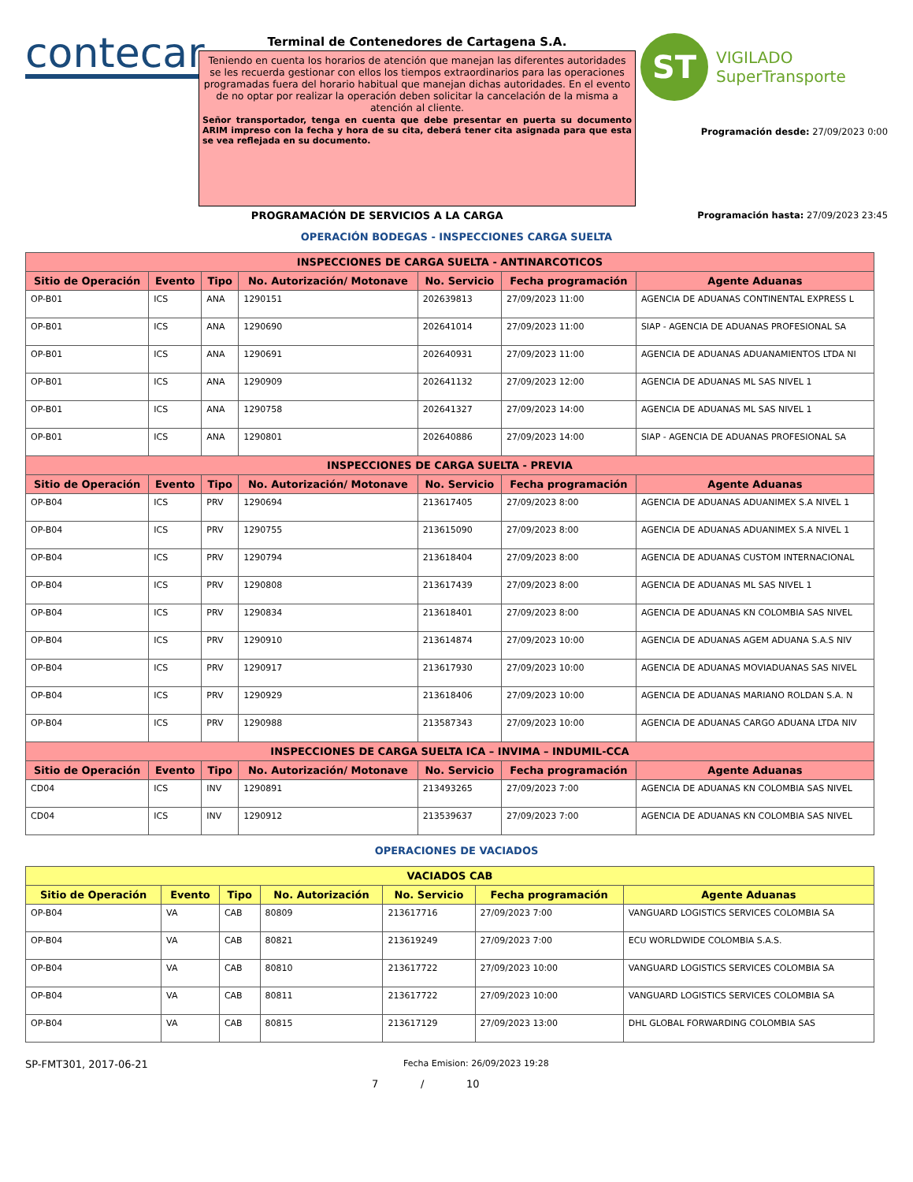contecar
Terminal de Contenedores de Cartagena S.A.
Teniendo en cuenta los horarios de atención que manejan las diferentes autoridades se les recuerda gestionar con ellos los tiempos extraordinarios para las operaciones programadas fuera del horario habitual que manejan dichas autoridades. En el evento de no optar por realizar la operación deben solicitar la cancelación de la misma a atención al cliente.
Señor transportador, tenga en cuenta que debe presentar en puerta su documento ARIM impreso con la fecha y hora de su cita, deberá tener cita asignada para que esta se vea reflejada en su documento.
ST
VIGILADO
SuperTransporte
Programación desde: 27/09/2023 0:00
PROGRAMACIÓN DE SERVICIOS A LA CARGA Programación hasta: 27/09/2023 23:45
OPERACIÓN BODEGAS - INSPECCIONES CARGA SUELTA
| INSPECCIONES DE CARGA SUELTA - ANTINARCOTICOS | | | | | | |
| --- | --- | --- | --- | --- | --- | --- |
| Sitio de Operación | Evento | Tipo | No. Autorización/ Motonave | No. Servicio | Fecha programación | Agente Aduanas |
| OP-B01 | ICS | ANA | 1290151 | 202639813 | 27/09/2023 11:00 | AGENCIA DE ADUANAS CONTINENTAL EXPRESS L |
| OP-B01 | ICS | ANA | 1290690 | 202641014 | 27/09/2023 11:00 | SIAP - AGENCIA DE ADUANAS PROFESIONAL SA |
| OP-B01 | ICS | ANA | 1290691 | 202640931 | 27/09/2023 11:00 | AGENCIA DE ADUANAS ADUANAMIENTOS LTDA NI |
| OP-B01 | ICS | ANA | 1290909 | 202641132 | 27/09/2023 12:00 | AGENCIA DE ADUANAS ML SAS NIVEL 1 |
| OP-B01 | ICS | ANA | 1290758 | 202641327 | 27/09/2023 14:00 | AGENCIA DE ADUANAS ML SAS NIVEL 1 |
| OP-B01 | ICS | ANA | 1290801 | 202640886 | 27/09/2023 14:00 | SIAP - AGENCIA DE ADUANAS PROFESIONAL SA |
| INSPECCIONES DE CARGA SUELTA - PREVIA | | | | | | |
| Sitio de Operación | Evento | Tipo | No. Autorización/ Motonave | No. Servicio | Fecha programación | Agente Aduanas |
| OP-B04 | ICS | PRV | 1290694 | 213617405 | 27/09/2023 8:00 | AGENCIA DE ADUANAS ADUANIMEX S.A NIVEL 1 |
| OP-B04 | ICS | PRV | 1290755 | 213615090 | 27/09/2023 8:00 | AGENCIA DE ADUANAS ADUANIMEX S.A NIVEL 1 |
| OP-B04 | ICS | PRV | 1290794 | 213618404 | 27/09/2023 8:00 | AGENCIA DE ADUANAS CUSTOM INTERNACIONAL |
| OP-B04 | ICS | PRV | 1290808 | 213617439 | 27/09/2023 8:00 | AGENCIA DE ADUANAS ML SAS NIVEL 1 |
| OP-B04 | ICS | PRV | 1290834 | 213618401 | 27/09/2023 8:00 | AGENCIA DE ADUANAS KN COLOMBIA SAS NIVEL |
| OP-B04 | ICS | PRV | 1290910 | 213614874 | 27/09/2023 10:00 | AGENCIA DE ADUANAS AGEM ADUANA S.A.S NIV |
| OP-B04 | ICS | PRV | 1290917 | 213617930 | 27/09/2023 10:00 | AGENCIA DE ADUANAS MOVIADUANAS SAS NIVEL |
| OP-B04 | ICS | PRV | 1290929 | 213618406 | 27/09/2023 10:00 | AGENCIA DE ADUANAS MARIANO ROLDAN S.A. N |
| OP-B04 | ICS | PRV | 1290988 | 213587343 | 27/09/2023 10:00 | AGENCIA DE ADUANAS CARGO ADUANA LTDA NIV |
| INSPECCIONES DE CARGA SUELTA ICA – INVIMA – INDUMIL-CCA | | | | | | |
| Sitio de Operación | Evento | Tipo | No. Autorización/ Motonave | No. Servicio | Fecha programación | Agente Aduanas |
| CD04 | ICS | INV | 1290891 | 213493265 | 27/09/2023 7:00 | AGENCIA DE ADUANAS KN COLOMBIA SAS NIVEL |
| CD04 | ICS | INV | 1290912 | 213539637 | 27/09/2023 7:00 | AGENCIA DE ADUANAS KN COLOMBIA SAS NIVEL |
OPERACIONES DE VACIADOS
| VACIADOS CAB | | | | | | |
| --- | --- | --- | --- | --- | --- | --- |
| Sitio de Operación | Evento | Tipo | No. Autorización | No. Servicio | Fecha programación | Agente Aduanas |
| OP-B04 | VA | CAB | 80809 | 213617716 | 27/09/2023 7:00 | VANGUARD LOGISTICS SERVICES COLOMBIA SA |
| OP-B04 | VA | CAB | 80821 | 213619249 | 27/09/2023 7:00 | ECU WORLDWIDE COLOMBIA S.A.S. |
| OP-B04 | VA | CAB | 80810 | 213617722 | 27/09/2023 10:00 | VANGUARD LOGISTICS SERVICES COLOMBIA SA |
| OP-B04 | VA | CAB | 80811 | 213617722 | 27/09/2023 10:00 | VANGUARD LOGISTICS SERVICES COLOMBIA SA |
| OP-B04 | VA | CAB | 80815 | 213617129 | 27/09/2023 13:00 | DHL GLOBAL FORWARDING COLOMBIA SAS |
SP-FMT301, 2017-06-21
Fecha Emision: 26/09/2023 19:28
7 / 10